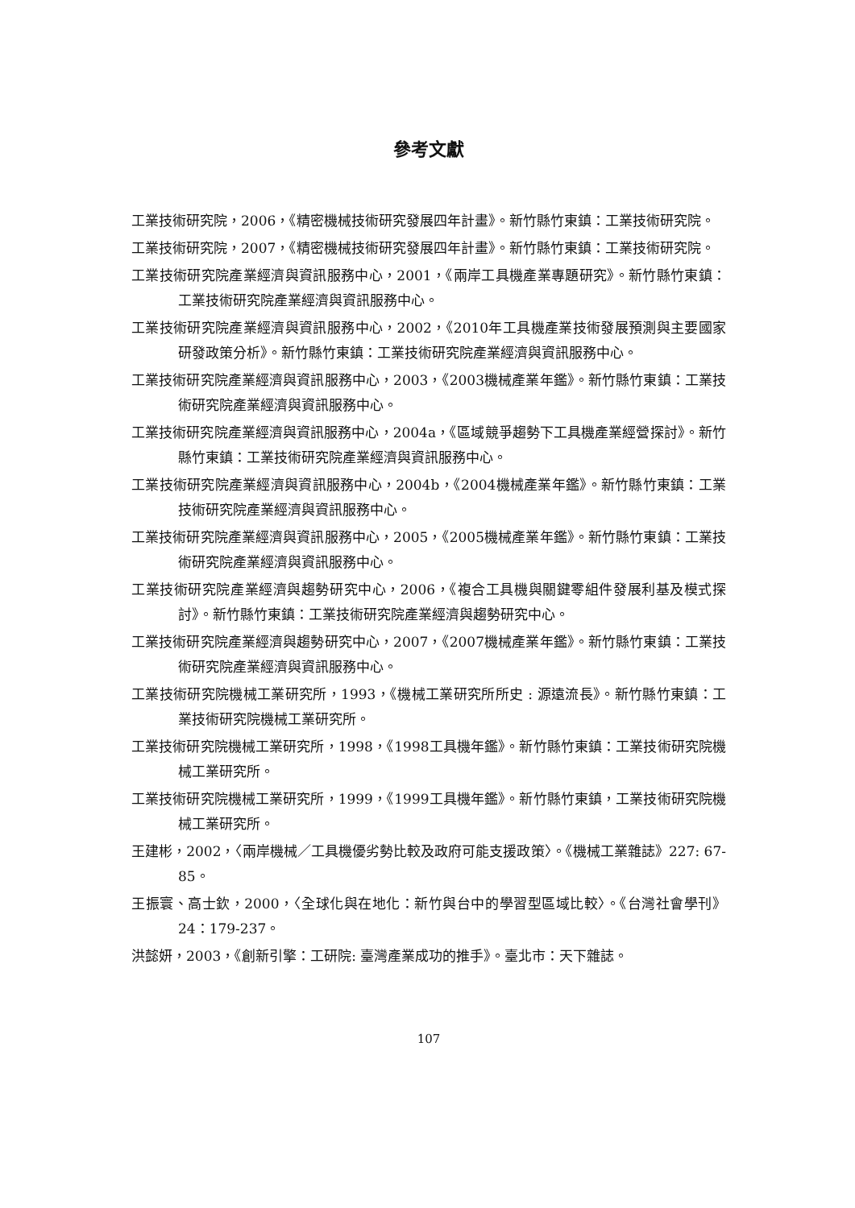參考文獻
工業技術研究院，2006，《精密機械技術研究發展四年計畫》。新竹縣竹東鎮：工業技術研究院。
工業技術研究院，2007，《精密機械技術研究發展四年計畫》。新竹縣竹東鎮：工業技術研究院。
工業技術研究院產業經濟與資訊服務中心，2001，《兩岸工具機產業專題研究》。新竹縣竹東鎮：工業技術研究院產業經濟與資訊服務中心。
工業技術研究院產業經濟與資訊服務中心，2002，《2010年工具機產業技術發展預測與主要國家研發政策分析》。新竹縣竹東鎮：工業技術研究院產業經濟與資訊服務中心。
工業技術研究院產業經濟與資訊服務中心，2003，《2003機械產業年鑑》。新竹縣竹東鎮：工業技術研究院產業經濟與資訊服務中心。
工業技術研究院產業經濟與資訊服務中心，2004a，《區域競爭趨勢下工具機產業經營探討》。新竹縣竹東鎮：工業技術研究院產業經濟與資訊服務中心。
工業技術研究院產業經濟與資訊服務中心，2004b，《2004機械產業年鑑》。新竹縣竹東鎮：工業技術研究院產業經濟與資訊服務中心。
工業技術研究院產業經濟與資訊服務中心，2005，《2005機械產業年鑑》。新竹縣竹東鎮：工業技術研究院產業經濟與資訊服務中心。
工業技術研究院產業經濟與趨勢研究中心，2006，《複合工具機與關鍵零組件發展利基及模式探討》。新竹縣竹東鎮：工業技術研究院產業經濟與趨勢研究中心。
工業技術研究院產業經濟與趨勢研究中心，2007，《2007機械產業年鑑》。新竹縣竹東鎮：工業技術研究院產業經濟與資訊服務中心。
工業技術研究院機械工業研究所，1993，《機械工業研究所所史 : 源遠流長》。新竹縣竹東鎮：工業技術研究院機械工業研究所。
工業技術研究院機械工業研究所，1998，《1998工具機年鑑》。新竹縣竹東鎮：工業技術研究院機械工業研究所。
工業技術研究院機械工業研究所，1999，《1999工具機年鑑》。新竹縣竹東鎮，工業技術研究院機械工業研究所。
王建彬，2002，〈兩岸機械／工具機優劣勢比較及政府可能支援政策〉。《機械工業雜誌》227: 67-85。
王振寰、高士欽，2000，〈全球化與在地化：新竹與台中的學習型區域比較〉。《台灣社會學刊》24：179-237。
洪懿妍，2003，《創新引擎：工研院: 臺灣產業成功的推手》。臺北市：天下雜誌。
107